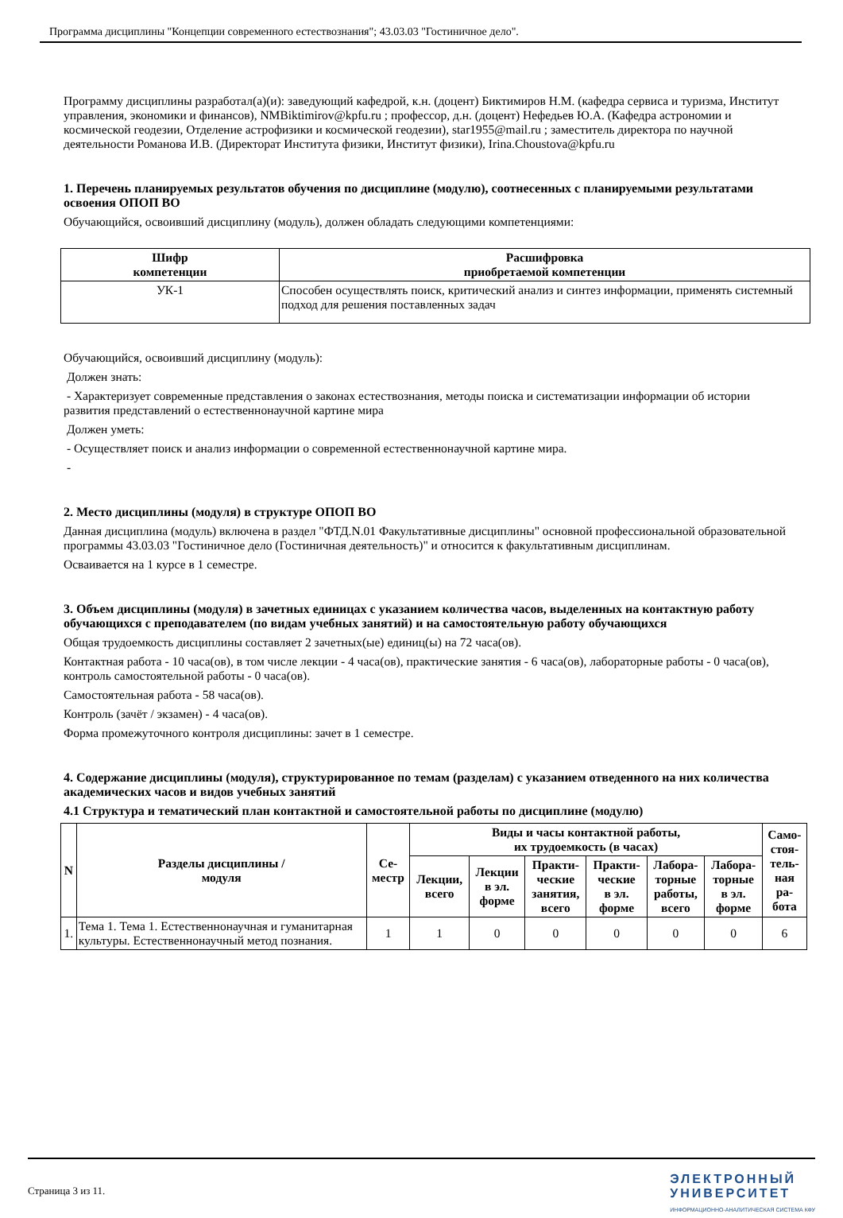Программа дисциплины "Концепции современного естествознания"; 43.03.03 "Гостиничное дело".
Программу дисциплины разработал(а)(и): заведующий кафедрой, к.н. (доцент) Биктимиров Н.М. (кафедра сервиса и туризма, Институт управления, экономики и финансов), NMBiktimirov@kpfu.ru ; профессор, д.н. (доцент) Нефедьев Ю.А. (Кафедра астрономии и космической геодезии, Отделение астрофизики и космической геодезии), star1955@mail.ru ; заместитель директора по научной деятельности Романова И.В. (Директорат Института физики, Институт физики), Irina.Choustova@kpfu.ru
1. Перечень планируемых результатов обучения по дисциплине (модулю), соотнесенных с планируемыми результатами освоения ОПОП ВО
Обучающийся, освоивший дисциплину (модуль), должен обладать следующими компетенциями:
| Шифр компетенции | Расшифровка приобретаемой компетенции |
| --- | --- |
| УК-1 | Способен осуществлять поиск, критический анализ и синтез информации, применять системный подход для решения поставленных задач |
Обучающийся, освоивший дисциплину (модуль):
Должен знать:
- Характеризует современные представления о законах естествознания, методы поиска и систематизации информации об истории развития представлений о естественнонаучной картине мира
Должен уметь:
- Осуществляет поиск и анализ информации о современной естественнонаучной картине мира.
-
2. Место дисциплины (модуля) в структуре ОПОП ВО
Данная дисциплина (модуль) включена в раздел "ФТД.N.01 Факультативные дисциплины" основной профессиональной образовательной программы 43.03.03 "Гостиничное дело (Гостиничная деятельность)" и относится к факультативным дисциплинам.
Осваивается на 1 курсе в 1 семестре.
3. Объем дисциплины (модуля) в зачетных единицах с указанием количества часов, выделенных на контактную работу обучающихся с преподавателем (по видам учебных занятий) и на самостоятельную работу обучающихся
Общая трудоемкость дисциплины составляет 2 зачетных(ые) единиц(ы) на 72 часа(ов).
Контактная работа - 10 часа(ов), в том числе лекции - 4 часа(ов), практические занятия - 6 часа(ов), лабораторные работы - 0 часа(ов), контроль самостоятельной работы - 0 часа(ов).
Самостоятельная работа - 58 часа(ов).
Контроль (зачёт / экзамен) - 4 часа(ов).
Форма промежуточного контроля дисциплины: зачет в 1 семестре.
4. Содержание дисциплины (модуля), структурированное по темам (разделам) с указанием отведенного на них количества академических часов и видов учебных занятий
4.1 Структура и тематический план контактной и самостоятельной работы по дисциплине (модулю)
| N | Разделы дисциплины / модуля | Се- местр | Виды и часы контактной работы, их трудоемкость (в часах) | | | | | | Само- стоя- тель- ная ра- бота |
| --- | --- | --- | --- | --- | --- | --- | --- | --- | --- |
| | | | Лекции, всего | Лекции в эл. форме | Практи- ческие занятия, всего | Практи- ческие в эл. форме | Лабора- торные работы, всего | Лабора- торные в эл. форме | |
| 1. | Тема 1. Тема 1. Естественнонаучная и гуманитарная культуры. Естественнонаучный метод познания. | 1 | 1 | 0 | 0 | 0 | 0 | 0 | 6 |
Страница 3 из 11.
ЭЛЕКТРОННЫЙ
УНИВЕРСИТЕТ
ИНФОРМАЦИОННО-АНАЛИТИЧЕСКАЯ СИСТЕМА КФУ